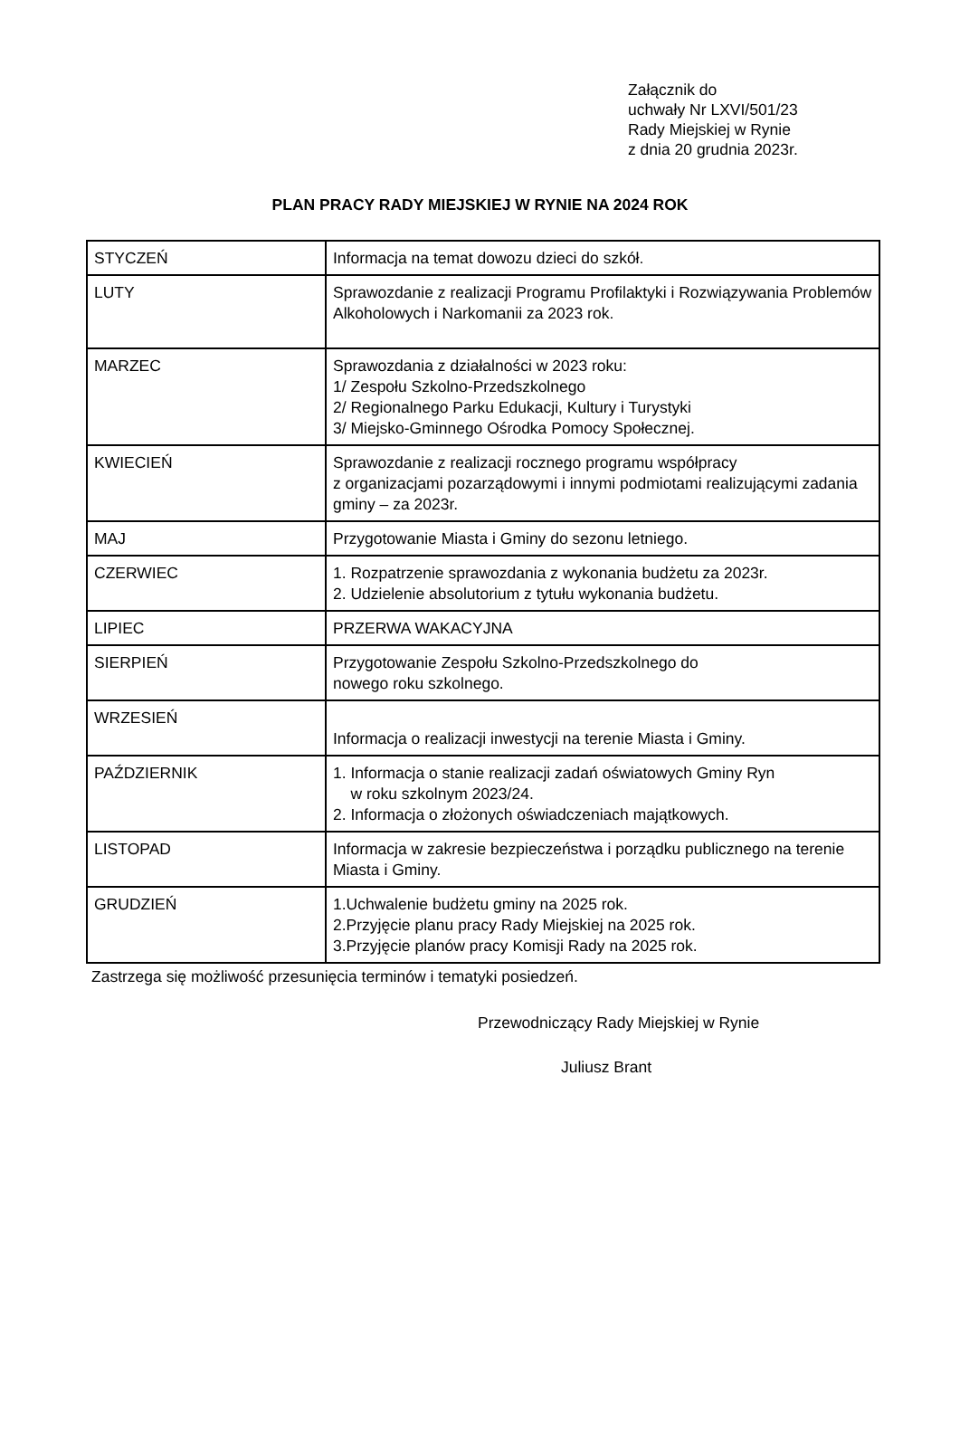Załącznik do
uchwały Nr LXVI/501/23
Rady Miejskiej w Rynie
z dnia 20 grudnia 2023r.
PLAN PRACY RADY MIEJSKIEJ W RYNIE NA 2024 ROK
| STYCZEŃ | Informacja na temat dowozu dzieci do szkół. |
| LUTY | Sprawozdanie z realizacji Programu Profilaktyki i Rozwiązywania Problemów Alkoholowych i Narkomanii za 2023 rok. |
| MARZEC | Sprawozdania z działalności w 2023 roku: 1/ Zespołu Szkolno-Przedszkolnego 2/ Regionalnego Parku Edukacji, Kultury i Turystyki 3/ Miejsko-Gminnego Ośrodka Pomocy Społecznej. |
| KWIECIEŃ | Sprawozdanie z realizacji rocznego programu współpracy z organizacjami pozarządowymi i innymi podmiotami realizującymi zadania gminy – za 2023r. |
| MAJ | Przygotowanie Miasta i Gminy do sezonu letniego. |
| CZERWIEC | 1. Rozpatrzenie sprawozdania z wykonania budżetu za 2023r. 2. Udzielenie absolutorium z tytułu wykonania budżetu. |
| LIPIEC | PRZERWA WAKACYJNA |
| SIERPIEŃ | Przygotowanie Zespołu Szkolno-Przedszkolnego do nowego roku szkolnego. |
| WRZESIEŃ | Informacja o realizacji inwestycji na terenie Miasta i Gminy. |
| PAŹDZIERNIK | 1. Informacja o stanie realizacji zadań oświatowych Gminy Ryn w roku szkolnym 2023/24. 2. Informacja o złożonych oświadczeniach majątkowych. |
| LISTOPAD | Informacja w zakresie bezpieczeństwa i porządku publicznego na terenie Miasta i Gminy. |
| GRUDZIEŃ | 1.Uchwalenie budżetu gminy na 2025 rok. 2.Przyjęcie planu pracy Rady Miejskiej na 2025 rok. 3.Przyjęcie planów pracy Komisji Rady na 2025 rok. |
Zastrzega się możliwość przesunięcia terminów i tematyki posiedzeń.
Przewodniczący Rady Miejskiej w Rynie
Juliusz Brant